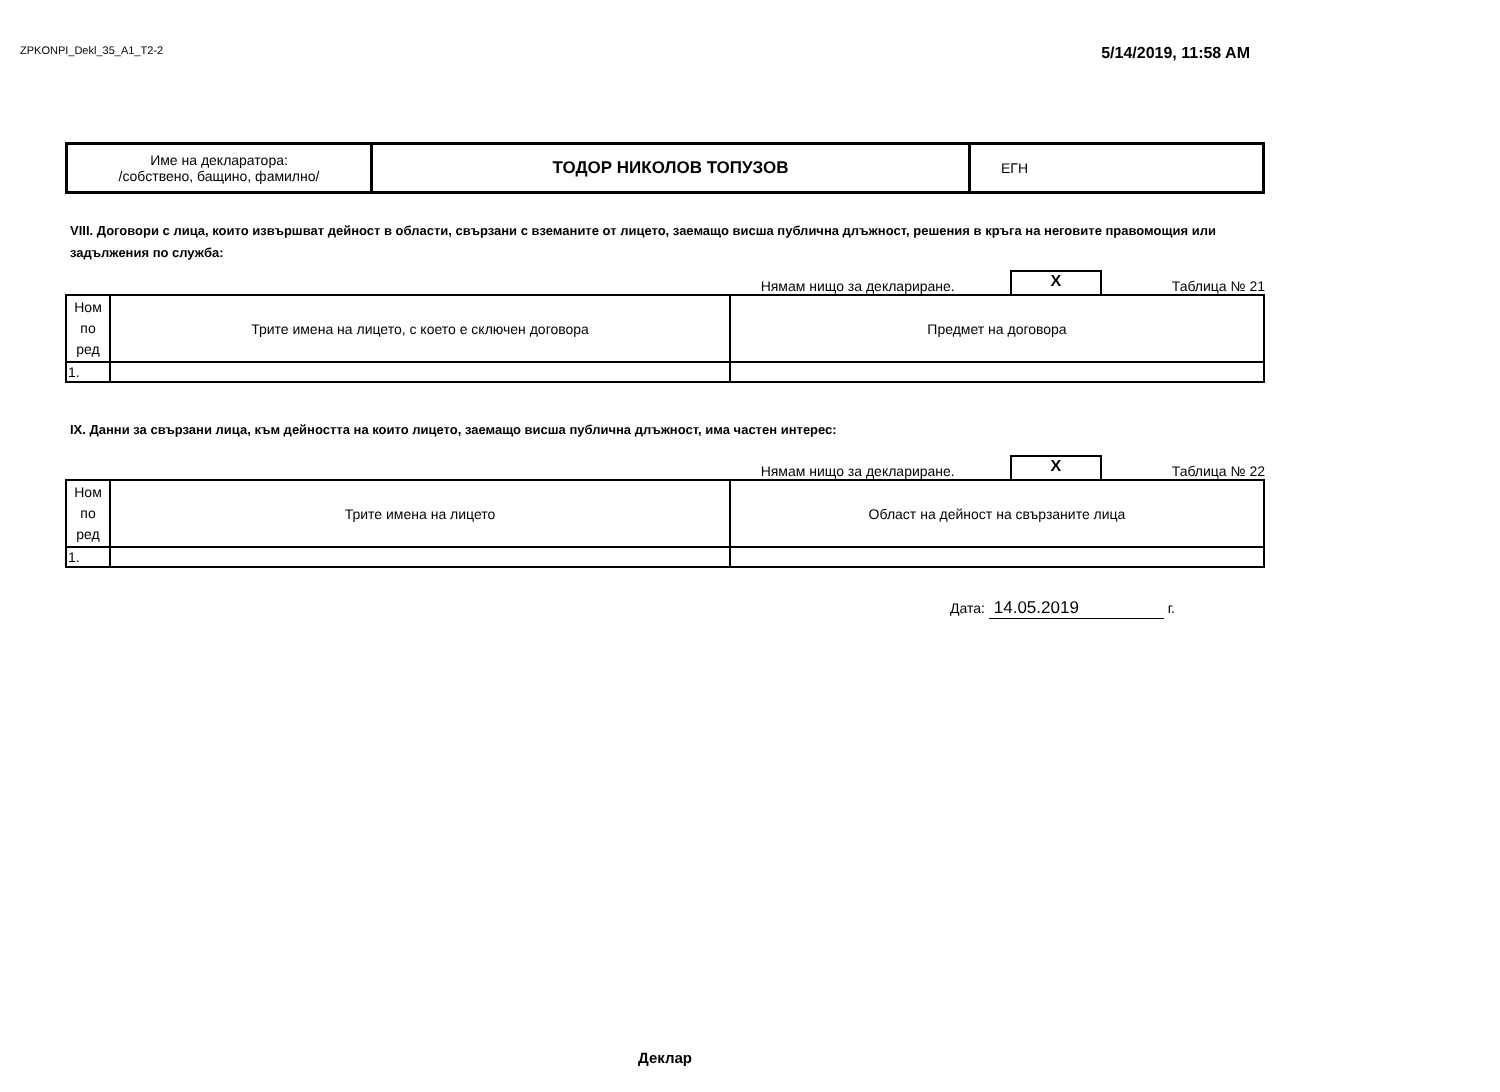ZPKONPI_Dekl_35_A1_T2-2
5/14/2019, 11:58 AM
| Име на декларатора: /собствено, бащино, фамилно/ | ТОДОР НИКОЛОВ ТОПУЗОВ | ЕГН |
VIII. Договори с лица, които извършват дейност в области, свързани с вземаните от лицето, заемащо висша публична длъжност, решения в кръга на неговите правомощия или задължения по служба:
Нямам нищо за деклариране.
X
Таблица № 21
| Ном по ред | Трите имена на лицето, с което е сключен договора | Предмет на договора |
| 1. | | |
IX. Данни за свързани лица, към дейността на които лицето, заемащо висша публична длъжност, има частен интерес:
Нямам нищо за деклариране.
X
Таблица № 22
| Ном по ред | Трите имена на лицето | Област на дейност на свързаните лица |
| 1. | | |
Дата: 14.05.2019 г.
Деклар